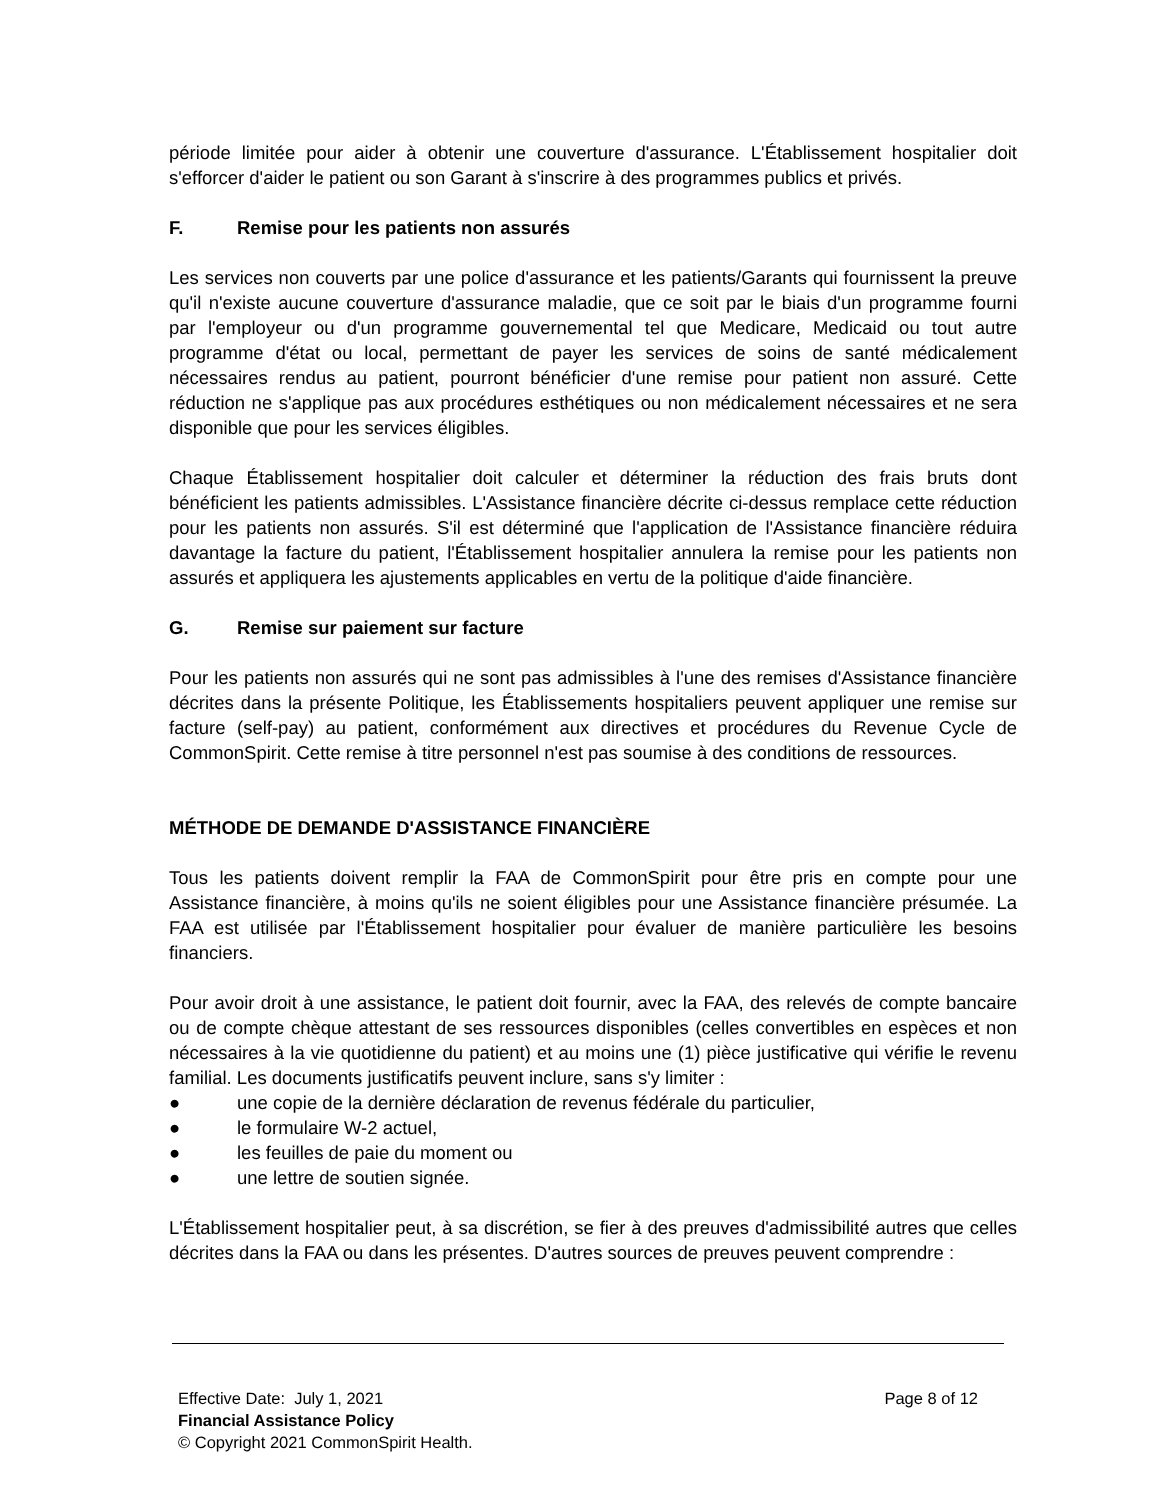période limitée pour aider à obtenir une couverture d'assurance. L'Établissement hospitalier doit s'efforcer d'aider le patient ou son Garant à s'inscrire à des programmes publics et privés.
F. Remise pour les patients non assurés
Les services non couverts par une police d'assurance et les patients/Garants qui fournissent la preuve qu'il n'existe aucune couverture d'assurance maladie, que ce soit par le biais d'un programme fourni par l'employeur ou d'un programme gouvernemental tel que Medicare, Medicaid ou tout autre programme d'état ou local, permettant de payer les services de soins de santé médicalement nécessaires rendus au patient, pourront bénéficier d'une remise pour patient non assuré. Cette réduction ne s'applique pas aux procédures esthétiques ou non médicalement nécessaires et ne sera disponible que pour les services éligibles.
Chaque Établissement hospitalier doit calculer et déterminer la réduction des frais bruts dont bénéficient les patients admissibles. L'Assistance financière décrite ci-dessus remplace cette réduction pour les patients non assurés. S'il est déterminé que l'application de l'Assistance financière réduira davantage la facture du patient, l'Établissement hospitalier annulera la remise pour les patients non assurés et appliquera les ajustements applicables en vertu de la politique d'aide financière.
G. Remise sur paiement sur facture
Pour les patients non assurés qui ne sont pas admissibles à l'une des remises d'Assistance financière décrites dans la présente Politique, les Établissements hospitaliers peuvent appliquer une remise sur facture (self-pay) au patient, conformément aux directives et procédures du Revenue Cycle de CommonSpirit. Cette remise à titre personnel n'est pas soumise à des conditions de ressources.
MÉTHODE DE DEMANDE D'ASSISTANCE FINANCIÈRE
Tous les patients doivent remplir la FAA de CommonSpirit pour être pris en compte pour une Assistance financière, à moins qu'ils ne soient éligibles pour une Assistance financière présumée. La FAA est utilisée par l'Établissement hospitalier pour évaluer de manière particulière les besoins financiers.
Pour avoir droit à une assistance, le patient doit fournir, avec la FAA, des relevés de compte bancaire ou de compte chèque attestant de ses ressources disponibles (celles convertibles en espèces et non nécessaires à la vie quotidienne du patient) et au moins une (1) pièce justificative qui vérifie le revenu familial. Les documents justificatifs peuvent inclure, sans s'y limiter :
● une copie de la dernière déclaration de revenus fédérale du particulier,
● le formulaire W-2 actuel,
● les feuilles de paie du moment ou
● une lettre de soutien signée.
L'Établissement hospitalier peut, à sa discrétion, se fier à des preuves d'admissibilité autres que celles décrites dans la FAA ou dans les présentes. D'autres sources de preuves peuvent comprendre :
Effective Date: July 1, 2021 Page 8 of 12
Financial Assistance Policy
© Copyright 2021 CommonSpirit Health.